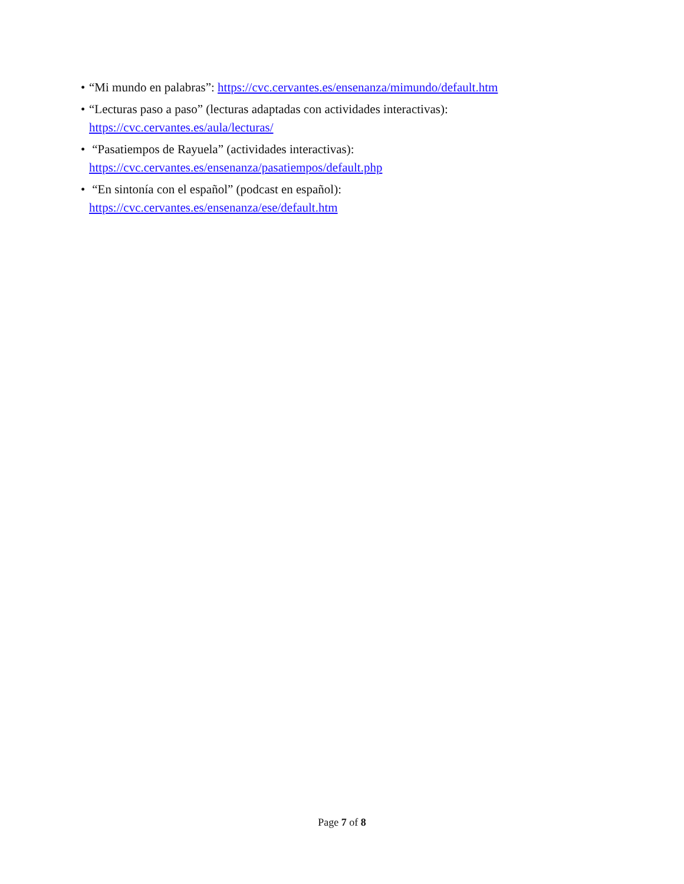• “Mi mundo en palabras”: https://cvc.cervantes.es/ensenanza/mimundo/default.htm
• “Lecturas paso a paso” (lecturas adaptadas con actividades interactivas):
https://cvc.cervantes.es/aula/lecturas/
• “Pasatiempos de Rayuela” (actividades interactivas):
https://cvc.cervantes.es/ensenanza/pasatiempos/default.php
• “En sintonía con el español” (podcast en español):
https://cvc.cervantes.es/ensenanza/ese/default.htm
Page 7 of 8